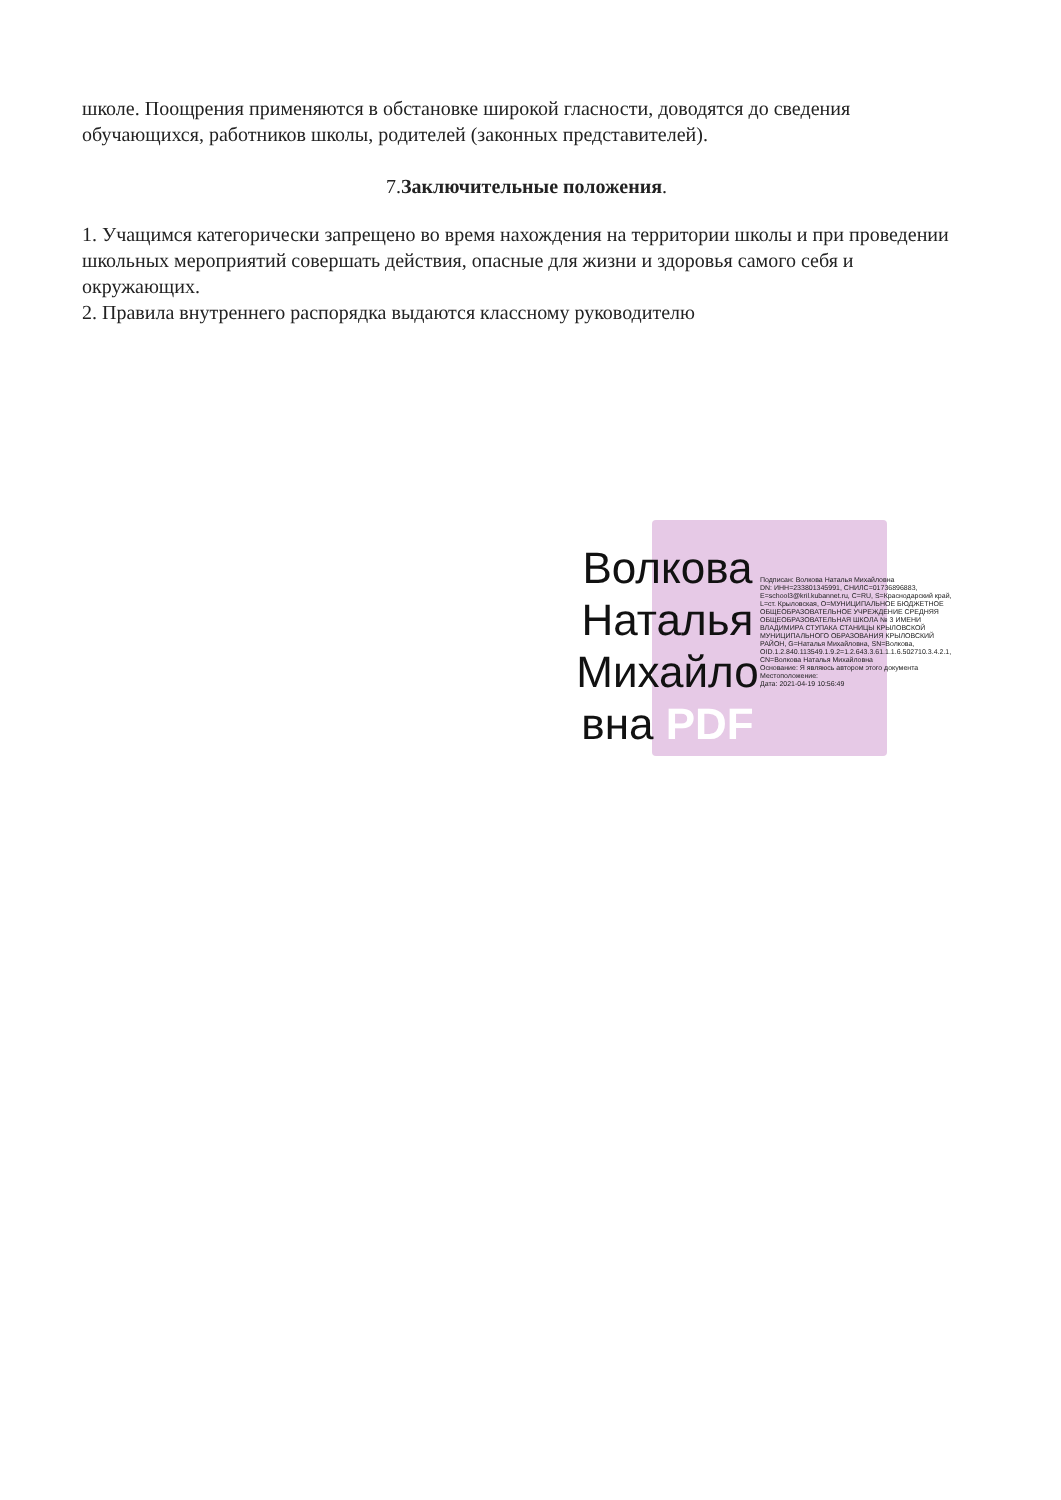школе. Поощрения применяются в обстановке широкой гласности, доводятся до сведения обучающихся, работников школы, родителей (законных представителей).
7.Заключительные положения.
1. Учащимся категорически запрещено во время нахождения на территории школы и при проведении школьных мероприятий совершать действия, опасные для жизни и здоровья самого себя и окружающих.
2. Правила внутреннего распорядка выдаются классному руководителю
Волкова Наталья Михайло вна PDF
Подписан: Волкова Наталья Михайловна
DN: ИНН=233801345991, СНИЛС=01736896883, E=school3@kril.kubannet.ru, C=RU, S=Краснодарский край, L=ст. Крыловская, O=МУНИЦИПАЛЬНОЕ БЮДЖЕТНОЕ ОБЩЕОБРАЗОВАТЕЛЬНОЕ УЧРЕЖДЕНИЕ СРЕДНЯЯ ОБЩЕОБРАЗОВАТЕЛЬНАЯ ШКОЛА № 3 ИМЕНИ ВЛАДИМИРА СТУПАКА СТАНИЦЫ КРЫЛОВСКОЙ МУНИЦИПАЛЬНОГО ОБРАЗОВАНИЯ КРЫЛОВСКИЙ РАЙОН, G=Наталья Михайловна, SN=Волкова, OID.1.2.840.113549.1.9.2=1.2.643.3.61.1.1.6.502710.3.4.2.1, CN=Волкова Наталья Михайловна
Основание: Я являюсь автором этого документа
Местоположение:
Дата: 2021-04-19 10:56:49